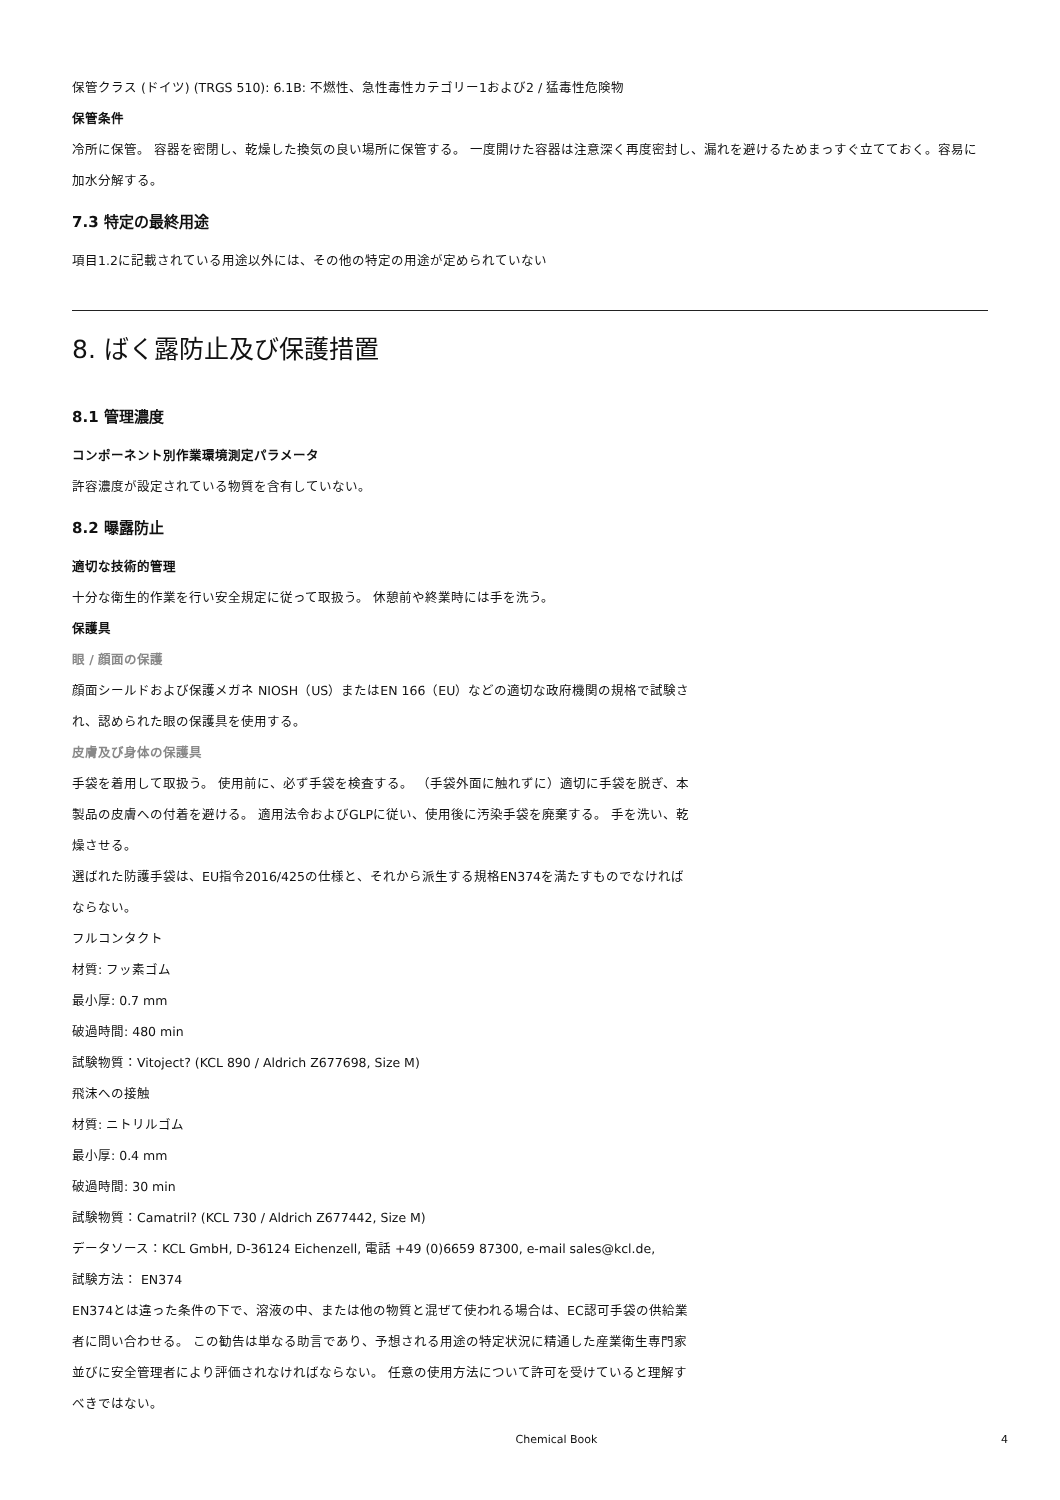保管クラス (ドイツ) (TRGS 510): 6.1B: 不燃性、急性毒性カテゴリー1および2 / 猛毒性危険物
保管条件
冷所に保管。 容器を密閉し、乾燥した換気の良い場所に保管する。 一度開けた容器は注意深く再度密封し、漏れを避けるためまっすぐ立てておく。容易に加水分解する。
7.3 特定の最終用途
項目1.2に記載されている用途以外には、その他の特定の用途が定められていない
8. ばく露防止及び保護措置
8.1 管理濃度
コンポーネント別作業環境測定パラメータ
許容濃度が設定されている物質を含有していない。
8.2 曝露防止
適切な技術的管理
十分な衛生的作業を行い安全規定に従って取扱う。 休憩前や終業時には手を洗う。
保護具
眼 / 顔面の保護
顔面シールドおよび保護メガネ NIOSH（US）またはEN 166（EU）などの適切な政府機関の規格で試験され、認められた眼の保護具を使用する。
皮膚及び身体の保護具
手袋を着用して取扱う。 使用前に、必ず手袋を検査する。 （手袋外面に触れずに）適切に手袋を脱ぎ、本製品の皮膚への付着を避ける。 適用法令およびGLPに従い、使用後に汚染手袋を廃棄する。 手を洗い、乾燥させる。
選ばれた防護手袋は、EU指令2016/425の仕様と、それから派生する規格EN374を満たすものでなければならない。
フルコンタクト
材質: フッ素ゴム
最小厚: 0.7 mm
破過時間: 480 min
試験物質：Vitoject? (KCL 890 / Aldrich Z677698, Size M)
飛沫への接触
材質: ニトリルゴム
最小厚: 0.4 mm
破過時間: 30 min
試験物質：Camatril? (KCL 730 / Aldrich Z677442, Size M)
データソース：KCL GmbH, D-36124 Eichenzell, 電話 +49 (0)6659 87300, e-mail sales@kcl.de,
試験方法： EN374
EN374とは違った条件の下で、溶液の中、または他の物質と混ぜて使われる場合は、EC認可手袋の供給業者に問い合わせる。 この勧告は単なる助言であり、予想される用途の特定状況に精通した産業衛生専門家並びに安全管理者により評価されなければならない。 任意の使用方法について許可を受けていると理解すべきではない。
Chemical Book 4